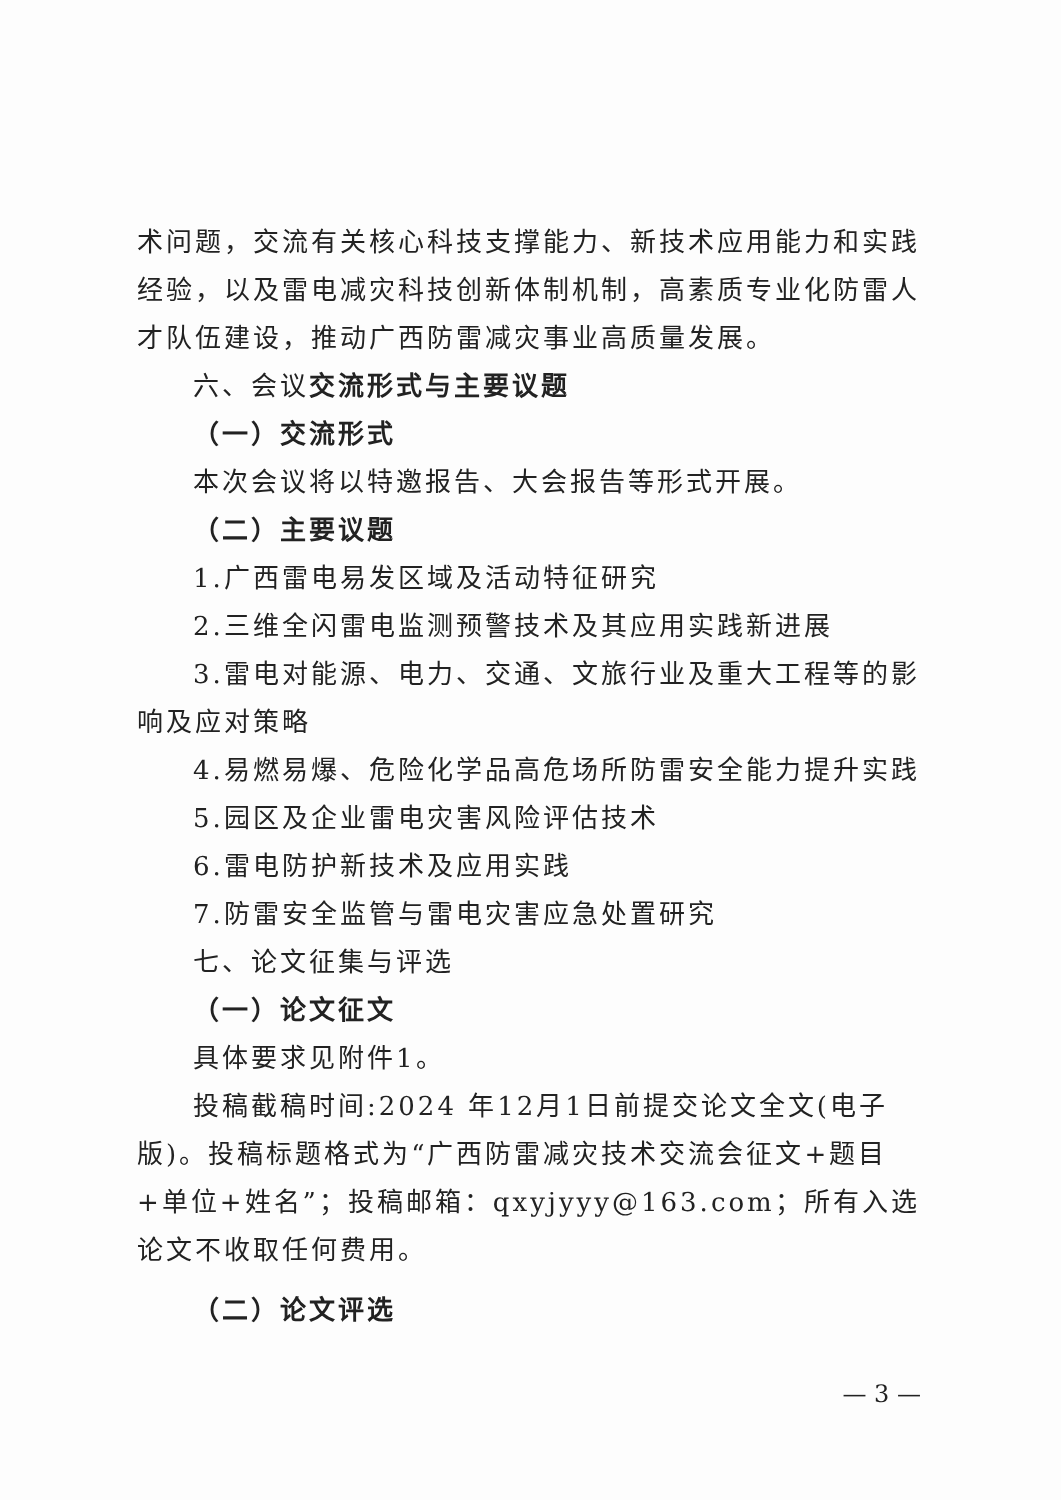术问题，交流有关核心科技支撑能力、新技术应用能力和实践经验，以及雷电减灾科技创新体制机制，高素质专业化防雷人才队伍建设，推动广西防雷减灾事业高质量发展。
六、会议交流形式与主要议题
（一）交流形式
本次会议将以特邀报告、大会报告等形式开展。
（二）主要议题
1.广西雷电易发区域及活动特征研究
2.三维全闪雷电监测预警技术及其应用实践新进展
3.雷电对能源、电力、交通、文旅行业及重大工程等的影响及应对策略
4.易燃易爆、危险化学品高危场所防雷安全能力提升实践
5.园区及企业雷电灾害风险评估技术
6.雷电防护新技术及应用实践
7.防雷安全监管与雷电灾害应急处置研究
七、论文征集与评选
（一）论文征文
具体要求见附件1。
投稿截稿时间:2024 年12月1日前提交论文全文(电子版)。投稿标题格式为“广西防雷减灾技术交流会征文+题目+单位+姓名”；投稿邮箱：qxyjyyy@163.com；所有入选论文不收取任何费用。
（二）论文评选
— 3 —